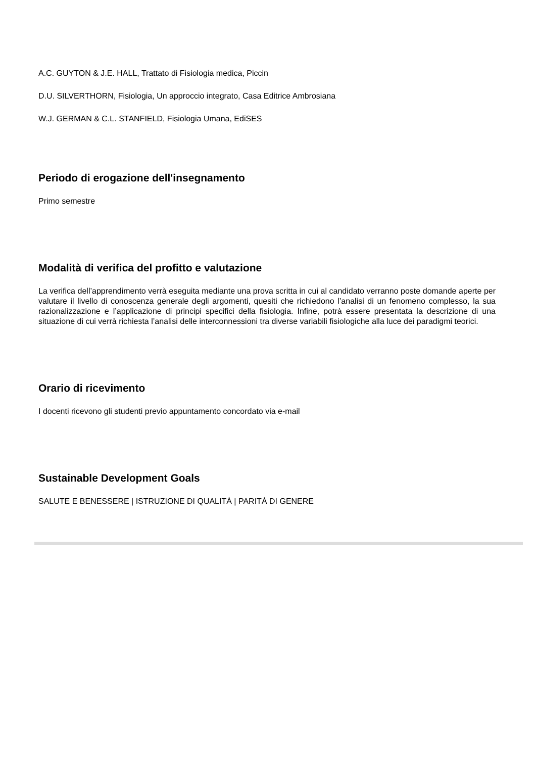A.C. GUYTON & J.E. HALL, Trattato di Fisiologia medica, Piccin
D.U. SILVERTHORN, Fisiologia, Un approccio integrato, Casa Editrice Ambrosiana
W.J. GERMAN & C.L. STANFIELD, Fisiologia Umana, EdiSES
Periodo di erogazione dell'insegnamento
Primo semestre
Modalità di verifica del profitto e valutazione
La verifica dell’apprendimento verrà eseguita mediante una prova scritta in cui al candidato verranno poste domande aperte per valutare il livello di conoscenza generale degli argomenti, quesiti che richiedono l’analisi di un fenomeno complesso, la sua razionalizzazione e l’applicazione di principi specifici della fisiologia. Infine, potrà essere presentata la descrizione di una situazione di cui verrà richiesta l’analisi delle interconnessioni tra diverse variabili fisiologiche alla luce dei paradigmi teorici.
Orario di ricevimento
I docenti ricevono gli studenti previo appuntamento concordato via e-mail
Sustainable Development Goals
SALUTE E BENESSERE | ISTRUZIONE DI QUALITÁ | PARITÁ DI GENERE